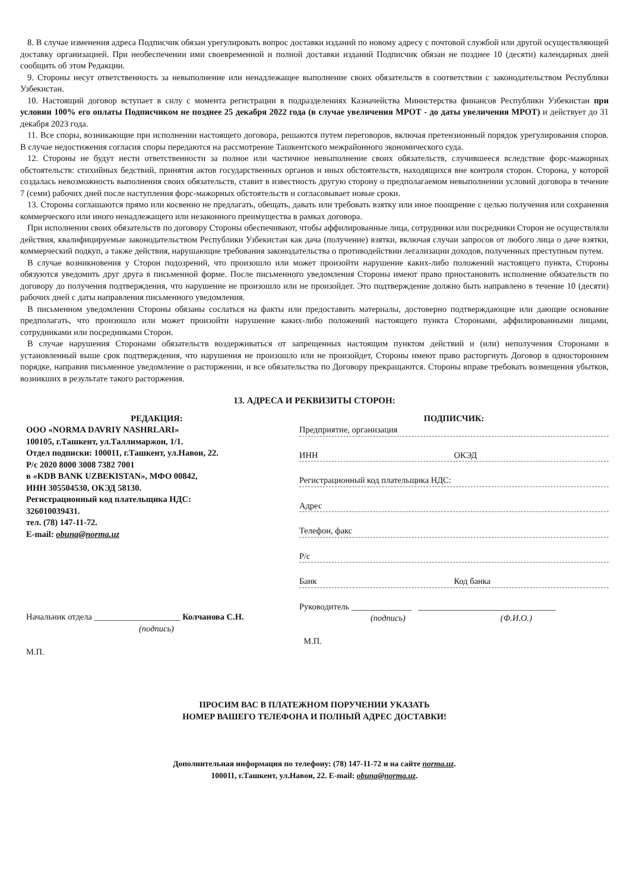8. В случае изменения адреса Подписчик обязан урегулировать вопрос доставки изданий по новому адресу с почтовой службой или другой осуществляющей доставку организацией. При необеспечении ими своевременной и полной доставки изданий Подписчик обязан не позднее 10 (десяти) календарных дней сообщить об этом Редакции.
9. Стороны несут ответственность за невыполнение или ненадлежащее выполнение своих обязательств в соответствии с законодательством Республики Узбекистан.
10. Настоящий договор вступает в силу с момента регистрации в подразделениях Казначейства Министерства финансов Республики Узбекистан при условии 100% его оплаты Подписчиком не позднее 25 декабря 2022 года (в случае увеличения МРОТ - до даты увеличения МРОТ) и действует до 31 декабря 2023 года.
11. Все споры, возникающие при исполнении настоящего договора, решаются путем переговоров, включая претензионный порядок урегулирования споров. В случае недостижения согласия споры передаются на рассмотрение Ташкентского межрайонного экономического суда.
12. Стороны не будут нести ответственности за полное или частичное невыполнение своих обязательств, случившееся вследствие форс-мажорных обстоятельств: стихийных бедствий, принятия актов государственных органов и иных обстоятельств, находящихся вне контроля сторон. Сторона, у которой создалась невозможность выполнения своих обязательств, ставит в известность другую сторону о предполагаемом невыполнении условий договора в течение 7 (семи) рабочих дней после наступления форс-мажорных обстоятельств и согласовывает новые сроки.
13. Стороны соглашаются прямо или косвенно не предлагать, обещать, давать или требовать взятку или иное поощрение с целью получения или сохранения коммерческого или иного ненадлежащего или незаконного преимущества в рамках договора.
При исполнении своих обязательств по договору Стороны обеспечивают, чтобы аффилированные лица, сотрудники или посредники Сторон не осуществляли действия, квалифицируемые законодательством Республики Узбекистан как дача (получение) взятки, включая случаи запросов от любого лица о даче взятки, коммерческий подкуп, а также действия, нарушающие требования законодательства о противодействии легализации доходов, полученных преступным путем.
В случае возникновения у Сторон подозрений, что произошло или может произойти нарушение каких-либо положений настоящего пункта, Стороны обязуются уведомить друг друга в письменной форме. После письменного уведомления Стороны имеют право приостановить исполнение обязательств по договору до получения подтверждения, что нарушение не произошло или не произойдет. Это подтверждение должно быть направлено в течение 10 (десяти) рабочих дней с даты направления письменного уведомления.
В письменном уведомлении Стороны обязаны сослаться на факты или предоставить материалы, достоверно подтверждающие или дающие основание предполагать, что произошло или может произойти нарушение каких-либо положений настоящего пункта Сторонами, аффилированными лицами, сотрудниками или посредниками Сторон.
В случае нарушения Сторонами обязательств воздерживаться от запрещенных настоящим пунктом действий и (или) неполучения Сторонами в установленный выше срок подтверждения, что нарушения не произошло или не произойдет, Стороны имеют право расторгнуть Договор в одностороннем порядке, направив письменное уведомление о расторжении, и все обязательства по Договору прекращаются. Стороны вправе требовать возмещения убытков, возникших в результате такого расторжения.
13. АДРЕСА И РЕКВИЗИТЫ СТОРОН:
РЕДАКЦИЯ:
ООО «NORMA DAVRIY NASHRLARI»
100105, г.Ташкент, ул.Таллимаржон, 1/1.
Отдел подписки: 100011, г.Ташкент, ул.Навои, 22.
Р/с 2020 8000 3008 7382 7001
в «KDB BANK UZBEKISTAN», МФО 00842,
ИНН 305504530, ОКЭД 58130.
Регистрационный код плательщика НДС:
326010039431.
тел. (78) 147-11-72.
E-mail: obuna@norma.uz
Начальник отдела ____________________ Колчанова С.Н.
(подпись)
М.П.
ПОДПИСЧИК:
Предприятие, организация
ИНН ОКЭД
Регистрационный код плательщика НДС:
Адрес
Телефон, факс
Р/с
Банк Код банка
Руководитель ______________ ________________________________
(подпись) (Ф.И.О.)
М.П.
ПРОСИМ ВАС В ПЛАТЕЖНОМ ПОРУЧЕНИИ УКАЗАТЬ
НОМЕР ВАШЕГО ТЕЛЕФОНА И ПОЛНЫЙ АДРЕС ДОСТАВКИ!
Дополнительная информация по телефону: (78) 147-11-72 и на сайте norma.uz.
100011, г.Ташкент, ул.Навои, 22. E-mail: obuna@norma.uz.